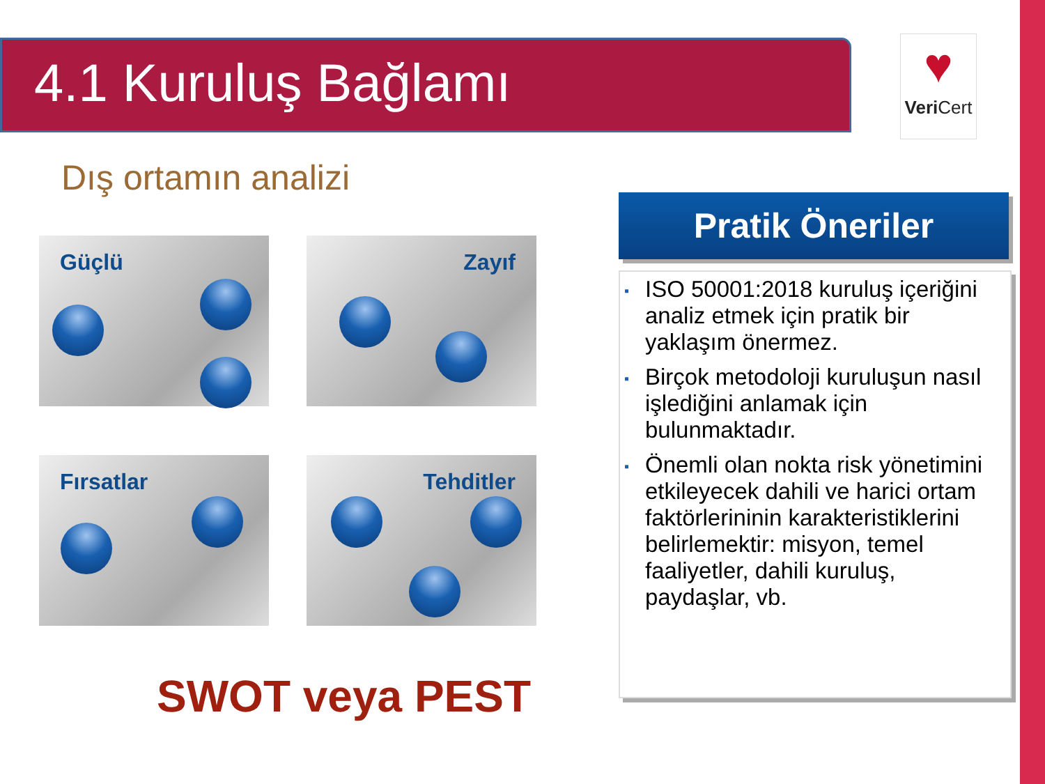4.1 Kuruluş Bağlamı
♥
Veri Cert
Dış ortamın analizi
Güçlü Zayıf
Fırsatlar Tehditler
SWOT veya PEST
Pratik Öneriler
▪ ISO 50001:2018 kuruluş içeriğini analiz etmek için pratik bir yaklaşım önermez.
▪ Birçok metodoloji kuruluşun nasıl işlediğini anlamak için bulunmaktadır.
▪ Önemli olan nokta risk yönetimini etkileyecek dahili ve harici ortam faktörlerininin karakteristiklerini belirlemektir: misyon, temel faaliyetler, dahili kuruluş, paydaşlar, vb.